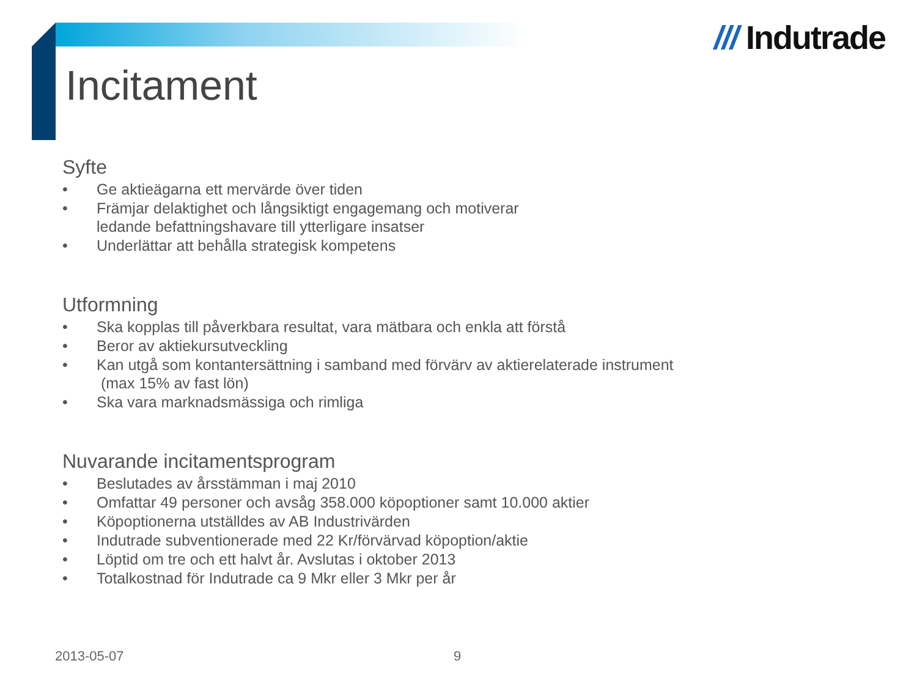/// Indutrade
Incitament
Syfte
• Ge aktieägarna ett mervärde över tiden
• Främjar delaktighet och långsiktigt engagemang och motiverar
ledande befattningshavare till ytterligare insatser
• Underlättar att behålla strategisk kompetens
Utformning
• Ska kopplas till påverkbara resultat, vara mätbara och enkla att förstå
• Beror av aktiekursutveckling
• Kan utgå som kontantersättning i samband med förvärv av aktierelaterade instrument
(max 15% av fast lön)
• Ska vara marknadsmässiga och rimliga
Nuvarande incitamentsprogram
• Beslutades av årsstämman i maj 2010
• Omfattar 49 personer och avsåg 358.000 köpoptioner samt 10.000 aktier
• Köpoptionerna utställdes av AB Industrivärden
• Indutrade subventionerade med 22 Kr/förvärvad köpoption/aktie
• Löptid om tre och ett halvt år. Avslutas i oktober 2013
• Totalkostnad för Indutrade ca 9 Mkr eller 3 Mkr per år
2013-05-07 9